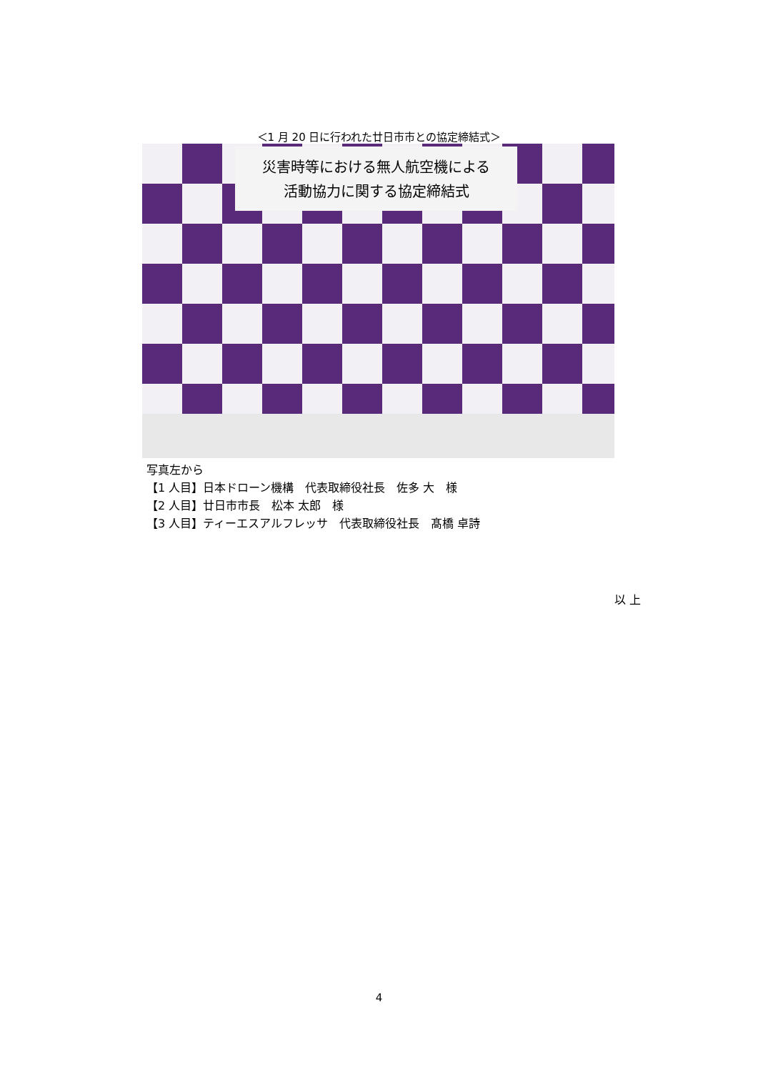＜1 月 20 日に行われた廿日市市との協定締結式＞
災害時等における無人航空機による
活動協力に関する協定締結式
写真左から
【1 人目】日本ドローン機構　代表取締役社長　佐多 大　様
【2 人目】廿日市市長　松本 太郎　様
【3 人目】ティーエスアルフレッサ　代表取締役社長　髙橋 卓詩
以 上
4